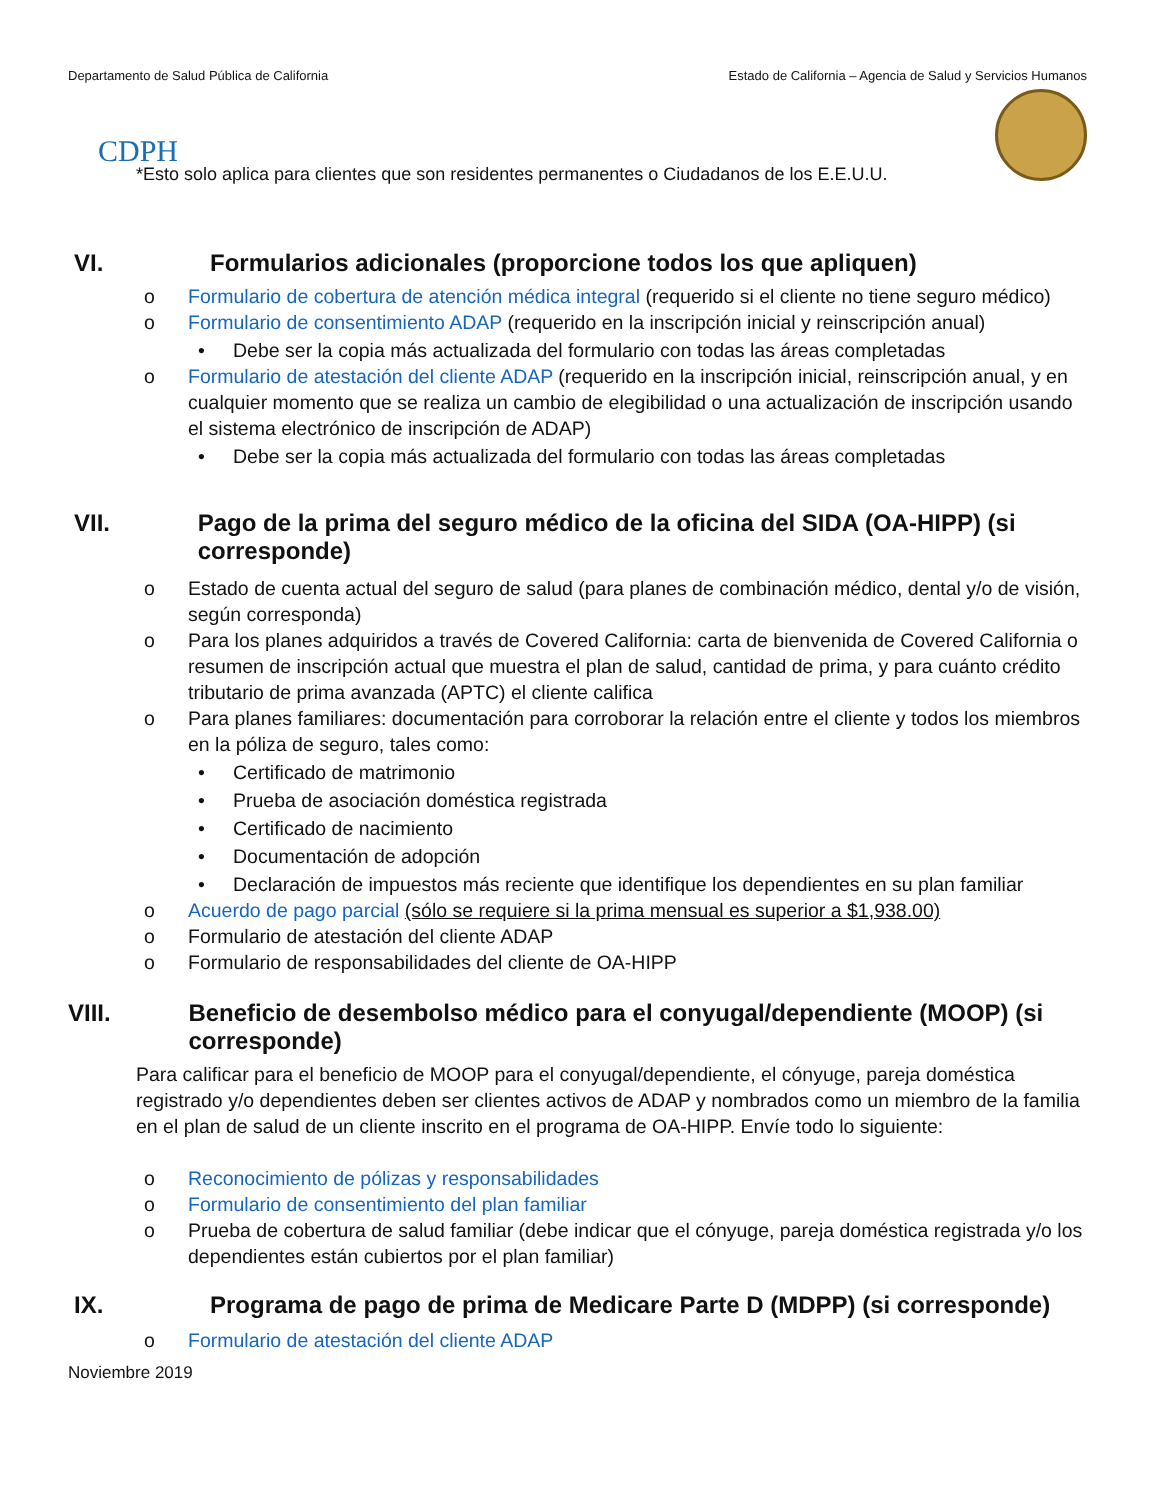Departamento de Salud Pública de California Estado de California – Agencia de Salud y Servicios Humanos
CDPH
*Esto solo aplica para clientes que son residentes permanentes o Ciudadanos de los E.E.U.U.
VI. Formularios adicionales (proporcione todos los que apliquen)
o Formulario de cobertura de atención médica integral (requerido si el cliente no tiene seguro médico)
o Formulario de consentimiento ADAP (requerido en la inscripción inicial y reinscripción anual)
• Debe ser la copia más actualizada del formulario con todas las áreas completadas
o Formulario de atestación del cliente ADAP (requerido en la inscripción inicial, reinscripción anual, y en cualquier momento que se realiza un cambio de elegibilidad o una actualización de inscripción usando el sistema electrónico de inscripción de ADAP)
• Debe ser la copia más actualizada del formulario con todas las áreas completadas
VII. Pago de la prima del seguro médico de la oficina del SIDA (OA-HIPP) (si corresponde)
o Estado de cuenta actual del seguro de salud (para planes de combinación médico, dental y/o de visión, según corresponda)
o Para los planes adquiridos a través de Covered California: carta de bienvenida de Covered California o resumen de inscripción actual que muestra el plan de salud, cantidad de prima, y para cuánto crédito tributario de prima avanzada (APTC) el cliente califica
o Para planes familiares: documentación para corroborar la relación entre el cliente y todos los miembros en la póliza de seguro, tales como:
• Certificado de matrimonio
• Prueba de asociación doméstica registrada
• Certificado de nacimiento
• Documentación de adopción
• Declaración de impuestos más reciente que identifique los dependientes en su plan familiar
o Acuerdo de pago parcial (sólo se requiere si la prima mensual es superior a $1,938.00)
o Formulario de atestación del cliente ADAP
o Formulario de responsabilidades del cliente de OA-HIPP
VIII. Beneficio de desembolso médico para el conyugal/dependiente (MOOP) (si corresponde)
Para calificar para el beneficio de MOOP para el conyugal/dependiente, el cónyuge, pareja doméstica registrado y/o dependientes deben ser clientes activos de ADAP y nombrados como un miembro de la familia en el plan de salud de un cliente inscrito en el programa de OA-HIPP. Envíe todo lo siguiente:
o Reconocimiento de pólizas y responsabilidades
o Formulario de consentimiento del plan familiar
o Prueba de cobertura de salud familiar (debe indicar que el cónyuge, pareja doméstica registrada y/o los dependientes están cubiertos por el plan familiar)
IX. Programa de pago de prima de Medicare Parte D (MDPP) (si corresponde)
o Formulario de atestación del cliente ADAP
Noviembre 2019